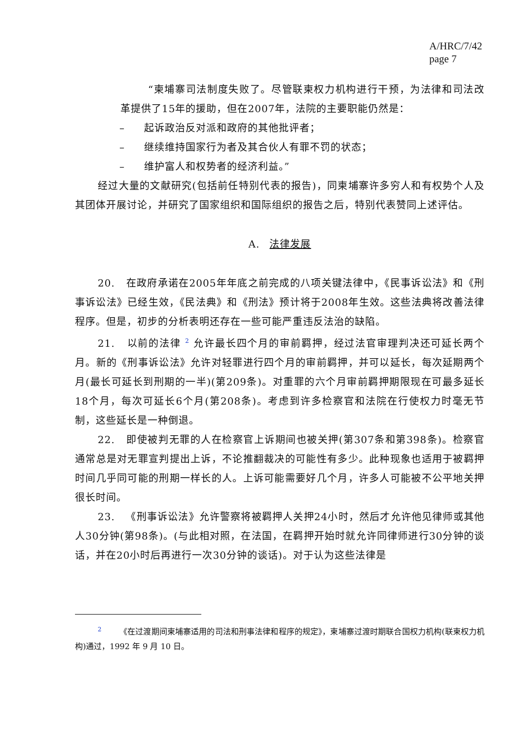A/HRC/7/42
page 7
“柬埔寨司法制度失败了。尽管联柬权力机构进行干预，为法律和司法改革提供了15年的援助，但在2007年，法院的主要职能仍然是：
– 起诉政治反对派和政府的其他批评者；
– 继续维持国家行为者及其合伙人有罪不罚的状态；
– 维护富人和权势者的经济利益。”
经过大量的文献研究(包括前任特别代表的报告)，同柬埔寨许多穷人和有权势个人及其团体开展讨论，并研究了国家组织和国际组织的报告之后，特别代表赞同上述评估。
A. 法律发展
20. 在政府承诺在2005年年底之前完成的八项关键法律中，《民事诉讼法》和《刑事诉讼法》已经生效，《民法典》和《刑法》预计将于2008年生效。这些法典将改善法律程序。但是，初步的分析表明还存在一些可能严重违反法治的缺陷。
21. 以前的法律 <sup>2</sup> 允许最长四个月的审前羁押，经过法官审理判决还可延长两个月。新的《刑事诉讼法》允许对轻罪进行四个月的审前羁押，并可以延长，每次延期两个月(最长可延长到刑期的一半)(第209条)。对重罪的六个月审前羁押期限现在可最多延长18个月，每次可延长6个月(第208条)。考虑到许多检察官和法院在行使权力时毫无节制，这些延长是一种倒退。
22. 即使被判无罪的人在检察官上诉期间也被关押(第307条和第398条)。检察官通常总是对无罪宣判提出上诉，不论推翻裁决的可能性有多少。此种现象也适用于被羁押时间几乎同可能的刑期一样长的人。上诉可能需要好几个月，许多人可能被不公平地关押很长时间。
23. 《刑事诉讼法》允许警察将被羁押人关押24小时，然后才允许他见律师或其他人30分钟(第98条)。(与此相对照，在法国，在羁押开始时就允许同律师进行30分钟的谈话，并在20小时后再进行一次30分钟的谈话)。对于认为这些法律是
<sup>2</sup> 《在过渡期间柬埔寨适用的司法和刑事法律和程序的规定》，柬埔寨过渡时期联合国权力机构(联柬权力机构)通过，1992 年 9 月 10 日。